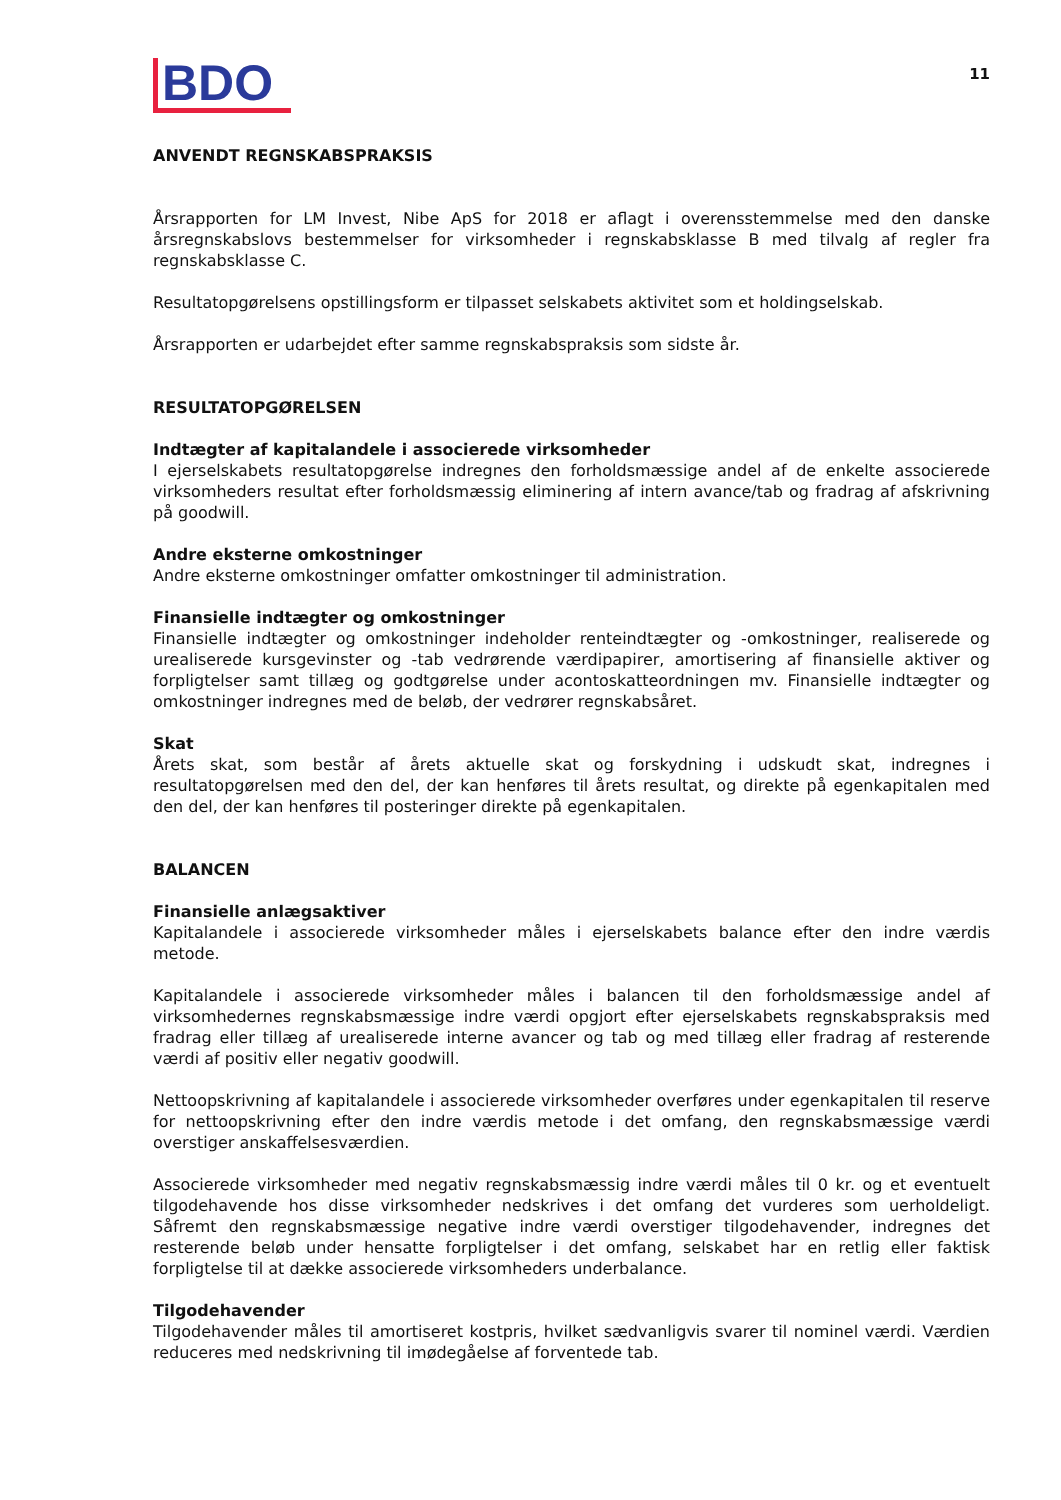BDO
11
ANVENDT REGNSKABSPRAKSIS
Årsrapporten for LM Invest, Nibe ApS for 2018 er aflagt i overensstemmelse med den danske årsregnskabslovs bestemmelser for virksomheder i regnskabsklasse B med tilvalg af regler fra regnskabsklasse C.
Resultatopgørelsens opstillingsform er tilpasset selskabets aktivitet som et holdingselskab.
Årsrapporten er udarbejdet efter samme regnskabspraksis som sidste år.
RESULTATOPGØRELSEN
Indtægter af kapitalandele i associerede virksomheder
I ejerselskabets resultatopgørelse indregnes den forholdsmæssige andel af de enkelte associerede virksomheders resultat efter forholdsmæssig eliminering af intern avance/tab og fradrag af afskrivning på goodwill.
Andre eksterne omkostninger
Andre eksterne omkostninger omfatter omkostninger til administration.
Finansielle indtægter og omkostninger
Finansielle indtægter og omkostninger indeholder renteindtægter og -omkostninger, realiserede og urealiserede kursgevinster og -tab vedrørende værdipapirer, amortisering af finansielle aktiver og forpligtelser samt tillæg og godtgørelse under acontoskatteordningen mv. Finansielle indtægter og omkostninger indregnes med de beløb, der vedrører regnskabsåret.
Skat
Årets skat, som består af årets aktuelle skat og forskydning i udskudt skat, indregnes i resultatopgørelsen med den del, der kan henføres til årets resultat, og direkte på egenkapitalen med den del, der kan henføres til posteringer direkte på egenkapitalen.
BALANCEN
Finansielle anlægsaktiver
Kapitalandele i associerede virksomheder måles i ejerselskabets balance efter den indre værdis metode.
Kapitalandele i associerede virksomheder måles i balancen til den forholdsmæssige andel af virksomhedernes regnskabsmæssige indre værdi opgjort efter ejerselskabets regnskabspraksis med fradrag eller tillæg af urealiserede interne avancer og tab og med tillæg eller fradrag af resterende værdi af positiv eller negativ goodwill.
Nettoopskrivning af kapitalandele i associerede virksomheder overføres under egenkapitalen til reserve for nettoopskrivning efter den indre værdis metode i det omfang, den regnskabsmæssige værdi overstiger anskaffelsesværdien.
Associerede virksomheder med negativ regnskabsmæssig indre værdi måles til 0 kr. og et eventuelt tilgodehavende hos disse virksomheder nedskrives i det omfang det vurderes som uerholdeligt. Såfremt den regnskabsmæssige negative indre værdi overstiger tilgodehavender, indregnes det resterende beløb under hensatte forpligtelser i det omfang, selskabet har en retlig eller faktisk forpligtelse til at dække associerede virksomheders underbalance.
Tilgodehavender
Tilgodehavender måles til amortiseret kostpris, hvilket sædvanligvis svarer til nominel værdi. Værdien reduceres med nedskrivning til imødegåelse af forventede tab.